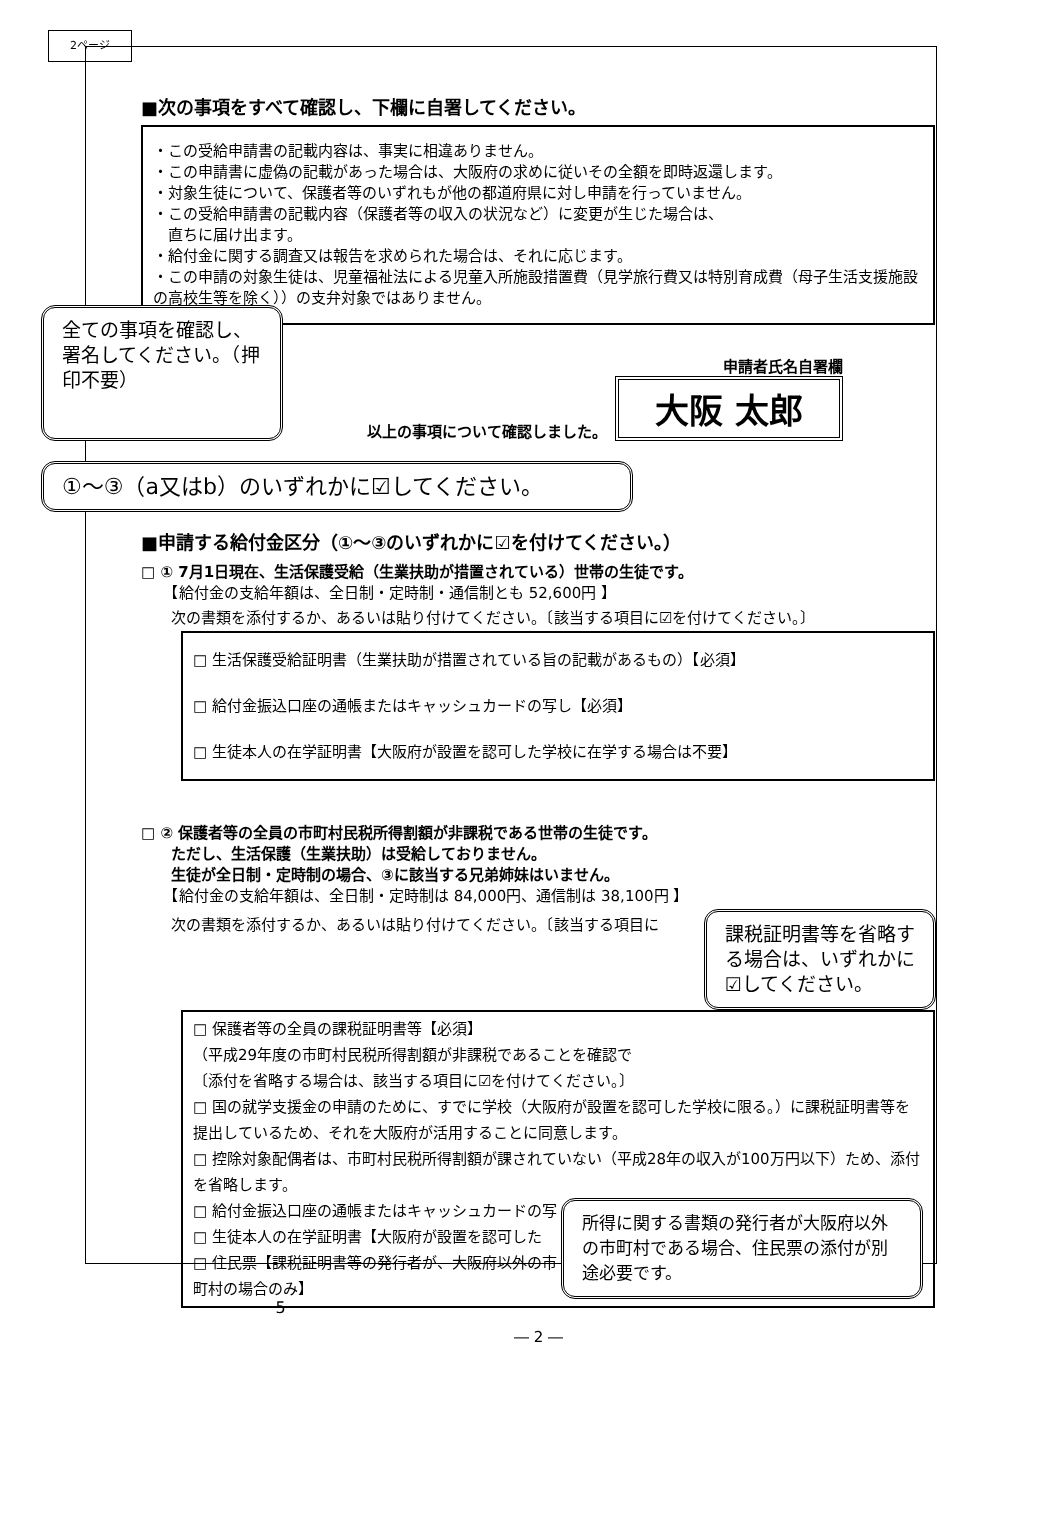2ページ
■次の事項をすべて確認し、下欄に自署してください。
・この受給申請書の記載内容は、事実に相違ありません。
・この申請書に虚偽の記載があった場合は、大阪府の求めに従いその全額を即時返還します。
・対象生徒について、保護者等のいずれもが他の都道府県に対し申請を行っていません。
・この受給申請書の記載内容（保護者等の収入の状況など）に変更が生じた場合は、
　直ちに届け出ます。
・給付金に関する調査又は報告を求められた場合は、それに応じます。
・この申請の対象生徒は、児童福祉法による児童入所施設措置費（見学旅行費又は特別育成費（母子生活支援施設の高校生等を除く））の支弁対象ではありません。
全ての事項を確認し、署名してください。（押印不要）
申請者氏名自署欄
以上の事項について確認しました。 大阪 太郎
①～③（a又はb）のいずれかに☑してください。
■申請する給付金区分（①～③のいずれかに☑を付けてください。）
□ ① 7月1日現在、生活保護受給（生業扶助が措置されている）世帯の生徒です。
　　【給付金の支給年額は、全日制・定時制・通信制とも 52,600円 】
次の書類を添付するか、あるいは貼り付けてください。〔該当する項目に☑を付けてください。〕
□ 生活保護受給証明書（生業扶助が措置されている旨の記載があるもの）【必須】
□ 給付金振込口座の通帳またはキャッシュカードの写し【必須】
□ 生徒本人の在学証明書【大阪府が設置を認可した学校に在学する場合は不要】
□ ② 保護者等の全員の市町村民税所得割額が非課税である世帯の生徒です。
　　ただし、生活保護（生業扶助）は受給しておりません。
　　生徒が全日制・定時制の場合、③に該当する兄弟姉妹はいません。
　　【給付金の支給年額は、全日制・定時制は 84,000円、通信制は 38,100円 】
次の書類を添付するか、あるいは貼り付けてください。〔該当する項目に
課税証明書等を省略する場合は、いずれかに☑してください。
□ 保護者等の全員の課税証明書等【必須】
（平成29年度の市町村民税所得割額が非課税であることを確認で
〔添付を省略する場合は、該当する項目に☑を付けてください。〕
□ 国の就学支援金の申請のために、すでに学校（大阪府が設置を認可した学校に限る。）に課税証明書等を提出しているため、それを大阪府が活用することに同意します。
□ 控除対象配偶者は、市町村民税所得割額が課されていない（平成28年の収入が100万円以下）ため、添付を省略します。
所得に関する書類の発行者が大阪府以外の市町村である場合、住民票の添付が別途必要です。
□ 給付金振込口座の通帳またはキャッシュカードの写
□ 生徒本人の在学証明書【大阪府が設置を認可した
□ 住民票【課税証明書等の発行者が、大阪府以外の市町村の場合のみ】
― 2 ―
－5－